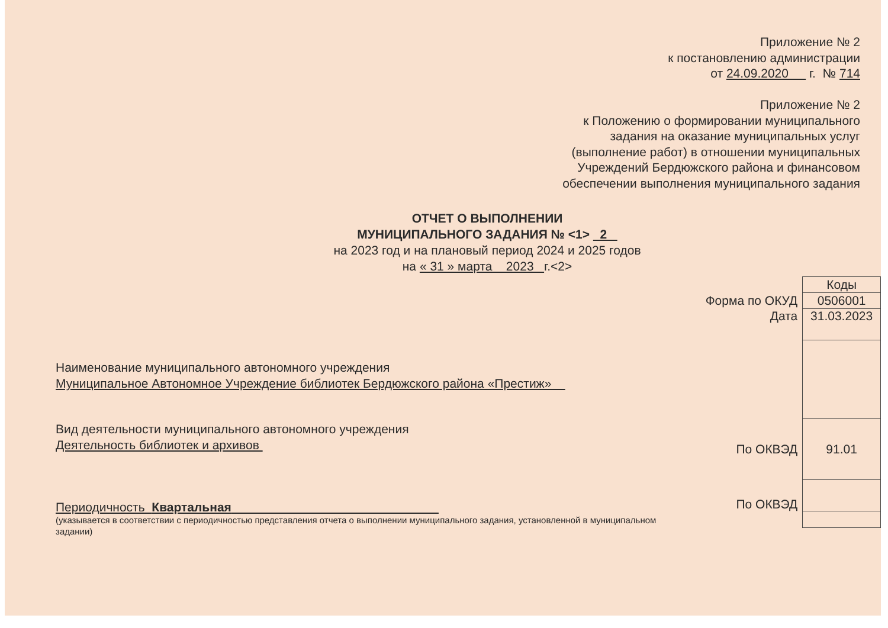Приложение № 2
к постановлению администрации
от 24.09.2020 г. № 714
Приложение № 2
к Положению о формировании муниципального
задания на оказание муниципальных услуг
(выполнение работ) в отношении муниципальных
Учреждений Бердюжского района и финансовом
обеспечении выполнения муниципального задания
ОТЧЕТ О ВЫПОЛНЕНИИ
МУНИЦИПАЛЬНОГО ЗАДАНИЯ № <1> 2
на 2023 год и на плановый период 2024 и 2025 годов
на « 31 » марта 2023 г.<2>
Наименование муниципального автономного учреждения
Муниципальное Автономное Учреждение библиотек Бердюжского района «Престиж»
Вид деятельности муниципального автономного учреждения
Деятельность библиотек и архивов
Периодичность Квартальная
(указывается в соответствии с периодичностью представления отчета о выполнении муниципального задания, установленной в муниципальном задании)
| | Коды |
| Форма по ОКУД | 0506001 |
| Дата | 31.03.2023 |
| По ОКВЭД | 91.01 |
| По ОКВЭД | |